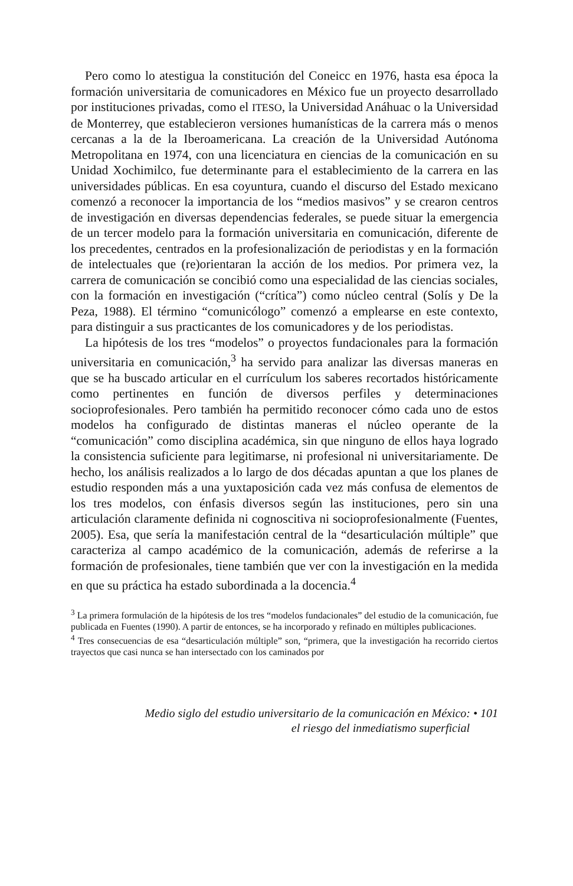Pero como lo atestigua la constitución del Coneicc en 1976, hasta esa época la formación universitaria de comunicadores en México fue un proyecto desarrollado por instituciones privadas, como el ITESO, la Universidad Anáhuac o la Universidad de Monterrey, que establecieron versiones humanísticas de la carrera más o menos cercanas a la de la Iberoamericana. La creación de la Universidad Autónoma Metropolitana en 1974, con una licenciatura en ciencias de la comunicación en su Unidad Xochimilco, fue determinante para el establecimiento de la carrera en las universidades públicas. En esa coyuntura, cuando el discurso del Estado mexicano comenzó a reconocer la importancia de los “medios masivos” y se crearon centros de investigación en diversas dependencias federales, se puede situar la emergencia de un tercer modelo para la formación universitaria en comunicación, diferente de los precedentes, centrados en la profesionalización de periodistas y en la formación de intelectuales que (re)orientaran la acción de los medios. Por primera vez, la carrera de comunicación se concibió como una especialidad de las ciencias sociales, con la formación en investigación (“crítica”) como núcleo central (Solís y De la Peza, 1988). El término “comunicólogo” comenzó a emplearse en este contexto, para distinguir a sus practicantes de los comunicadores y de los periodistas.
La hipótesis de los tres “modelos” o proyectos fundacionales para la formación universitaria en comunicación,<sup>3</sup> ha servido para analizar las diversas maneras en que se ha buscado articular en el currículum los saberes recortados históricamente como pertinentes en función de diversos perfiles y determinaciones socioprofesionales. Pero también ha permitido reconocer cómo cada uno de estos modelos ha configurado de distintas maneras el núcleo operante de la “comunicación” como disciplina académica, sin que ninguno de ellos haya logrado la consistencia suficiente para legitimarse, ni profesional ni universitariamente. De hecho, los análisis realizados a lo largo de dos décadas apuntan a que los planes de estudio responden más a una yuxtaposición cada vez más confusa de elementos de los tres modelos, con énfasis diversos según las instituciones, pero sin una articulación claramente definida ni cognoscitiva ni socioprofesionalmente (Fuentes, 2005). Esa, que sería la manifestación central de la “desarticulación múltiple” que caracteriza al campo académico de la comunicación, además de referirse a la formación de profesionales, tiene también que ver con la investigación en la medida en que su práctica ha estado subordinada a la docencia.<sup>4</sup>
<sup>3</sup> La primera formulación de la hipótesis de los tres “modelos fundacionales” del estudio de la comunicación, fue publicada en Fuentes (1990). A partir de entonces, se ha incorporado y refinado en múltiples publicaciones.
<sup>4</sup> Tres consecuencias de esa “desarticulación múltiple” son, “primera, que la investigación ha recorrido ciertos trayectos que casi nunca se han intersectado con los caminados por
Medio siglo del estudio universitario de la comunicación en México: • 101
el riesgo del inmediatismo superficial